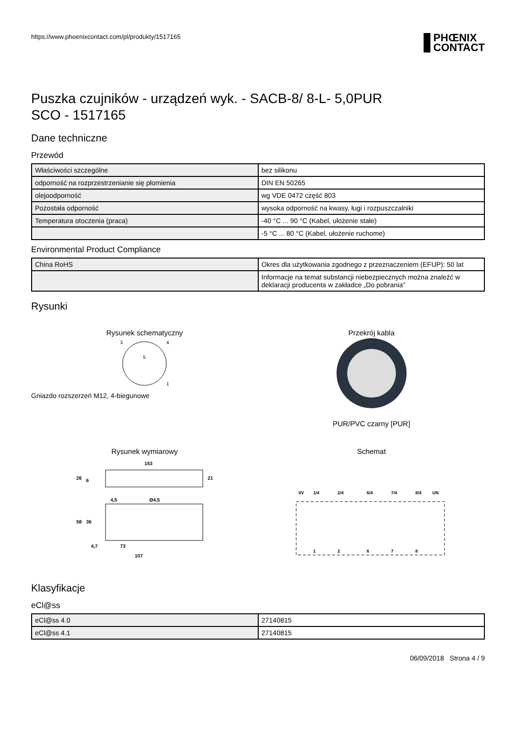https://www.phoenixcontact.com/pl/produkty/1517165
PHŒNIX
CONTACT
Puszka czujników - urządzeń wyk. - SACB-8/ 8-L- 5,0PUR
SCO - 1517165
Dane techniczne
Przewód
| Właściwości szczególne | bez silikonu |
| odporność na rozprzestrzenianie się płomienia | DIN EN 50265 |
| olejoodporność | wg VDE 0472 część 803 |
| Pozostała odporność | wysoka odporność na kwasy, ługi i rozpuszczalniki |
| Temperatura otoczenia (praca) | -40 °C ... 90 °C (Kabel, ułożenie stałe) |
| | -5 °C ... 80 °C (Kabel, ułożenie ruchome) |
Environmental Product Compliance
| China RoHS | Okres dla użytkowania zgodnego z przeznaczeniem (EFUP): 50 lat |
| | Informacje na temat substancji niebezpiecznych można znaleźć w deklaracji producenta w zakładce „Do pobrania” |
Rysunki
Rysunek schematyczny
3
4
1
5
Gniazdo rozszerzeń M12, 4-biegunowe
Przekrój kabla
PUR/PVC czarny [PUR]
Rysunek wymiarowy
153
26
6
21
4,5
Ø4,5
58
36
4,7
73
107
Schemat
0V
1/4
2/4
6/4
7/4
8/4
UN
1
2
6
7
8
Klasyfikacje
eCl@ss
| eCl@ss 4.0 | 27140815 |
| eCl@ss 4.1 | 27140815 |
06/09/2018 Strona 4 / 9